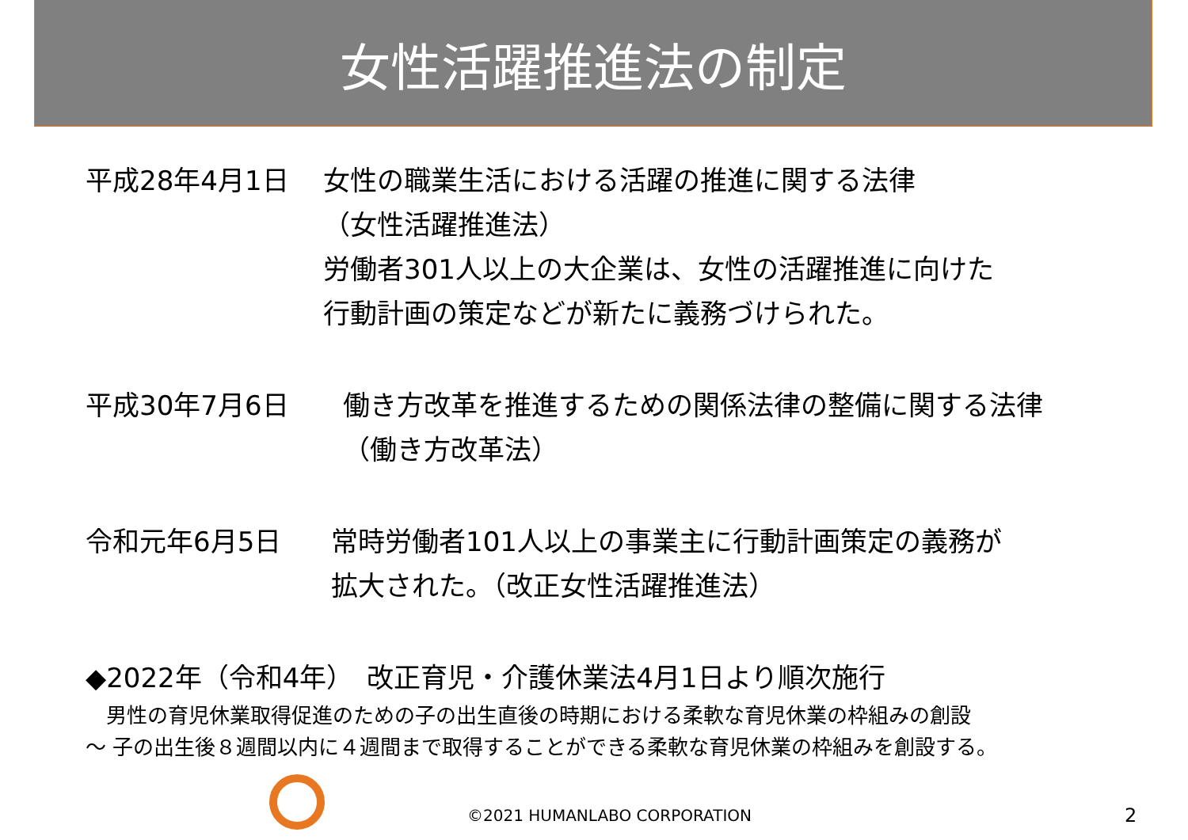女性活躍推進法の制定
平成28年4月1日 女性の職業生活における活躍の推進に関する法律
（女性活躍推進法）
労働者301人以上の大企業は、女性の活躍推進に向けた
行動計画の策定などが新たに義務づけられた。
平成30年7月6日 働き方改革を推進するための関係法律の整備に関する法律
（働き方改革法）
令和元年6月5日 常時労働者101人以上の事業主に行動計画策定の義務が
拡大された。（改正女性活躍推進法）
◆2022年（令和4年）　改正育児・介護休業法4月1日より順次施行
　男性の育児休業取得促進のための子の出生直後の時期における柔軟な育児休業の枠組みの創設
～ 子の出生後８週間以内に４週間まで取得することができる柔軟な育児休業の枠組みを創設する。
©2021 HUMANLABO CORPORATION 2